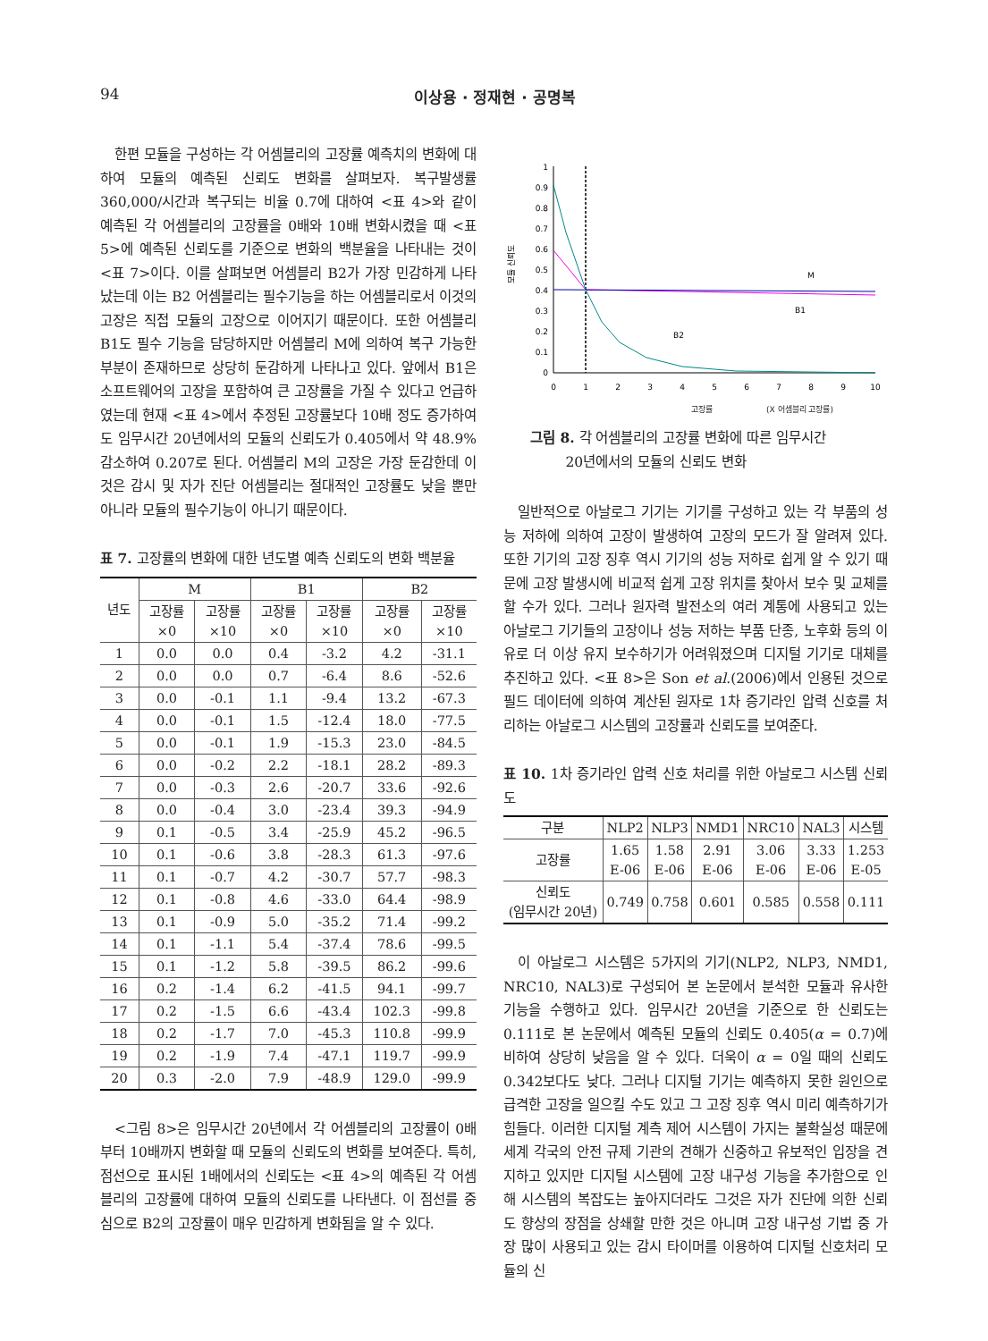94 이상용 · 정재현 · 공명복
한편 모듈을 구성하는 각 어셈블리의 고장률 예측치의 변화에 대하여 모듈의 예측된 신뢰도 변화를 살펴보자. 복구발생률 360,000/시간과 복구되는 비율 0.7에 대하여 <표 4>와 같이 예측된 각 어셈블리의 고장률을 0배와 10배 변화시켰을 때 <표 5>에 예측된 신뢰도를 기준으로 변화의 백분율을 나타내는 것이 <표 7>이다. 이를 살펴보면 어셈블리 B2가 가장 민감하게 나타났는데 이는 B2 어셈블리는 필수기능을 하는 어셈블리로서 이것의 고장은 직접 모듈의 고장으로 이어지기 때문이다. 또한 어셈블리 B1도 필수 기능을 담당하지만 어셈블리 M에 의하여 복구 가능한 부분이 존재하므로 상당히 둔감하게 나타나고 있다. 앞에서 B1은 소프트웨어의 고장을 포함하여 큰 고장률을 가질 수 있다고 언급하였는데 현재 <표 4>에서 추정된 고장률보다 10배 정도 증가하여도 임무시간 20년에서의 모듈의 신뢰도가 0.405에서 약 48.9% 감소하여 0.207로 된다. 어셈블리 M의 고장은 가장 둔감한데 이것은 감시 및 자가 진단 어셈블리는 절대적인 고장률도 낮을 뿐만 아니라 모듈의 필수기능이 아니기 때문이다.
표 7. 고장률의 변화에 대한 년도별 예측 신뢰도의 변화 백분율
| 년도 | M | | B1 | | B2 | |
| --- | --- | --- | --- | --- | --- | --- |
| | 고장률 ×0 | 고장률 ×10 | 고장률 ×0 | 고장률 ×10 | 고장률 ×0 | 고장률 ×10 |
| 1 | 0.0 | 0.0 | 0.4 | -3.2 | 4.2 | -31.1 |
| 2 | 0.0 | 0.0 | 0.7 | -6.4 | 8.6 | -52.6 |
| 3 | 0.0 | -0.1 | 1.1 | -9.4 | 13.2 | -67.3 |
| 4 | 0.0 | -0.1 | 1.5 | -12.4 | 18.0 | -77.5 |
| 5 | 0.0 | -0.1 | 1.9 | -15.3 | 23.0 | -84.5 |
| 6 | 0.0 | -0.2 | 2.2 | -18.1 | 28.2 | -89.3 |
| 7 | 0.0 | -0.3 | 2.6 | -20.7 | 33.6 | -92.6 |
| 8 | 0.0 | -0.4 | 3.0 | -23.4 | 39.3 | -94.9 |
| 9 | 0.1 | -0.5 | 3.4 | -25.9 | 45.2 | -96.5 |
| 10 | 0.1 | -0.6 | 3.8 | -28.3 | 61.3 | -97.6 |
| 11 | 0.1 | -0.7 | 4.2 | -30.7 | 57.7 | -98.3 |
| 12 | 0.1 | -0.8 | 4.6 | -33.0 | 64.4 | -98.9 |
| 13 | 0.1 | -0.9 | 5.0 | -35.2 | 71.4 | -99.2 |
| 14 | 0.1 | -1.1 | 5.4 | -37.4 | 78.6 | -99.5 |
| 15 | 0.1 | -1.2 | 5.8 | -39.5 | 86.2 | -99.6 |
| 16 | 0.2 | -1.4 | 6.2 | -41.5 | 94.1 | -99.7 |
| 17 | 0.2 | -1.5 | 6.6 | -43.4 | 102.3 | -99.8 |
| 18 | 0.2 | -1.7 | 7.0 | -45.3 | 110.8 | -99.9 |
| 19 | 0.2 | -1.9 | 7.4 | -47.1 | 119.7 | -99.9 |
| 20 | 0.3 | -2.0 | 7.9 | -48.9 | 129.0 | -99.9 |
<그림 8>은 임무시간 20년에서 각 어셈블리의 고장률이 0배부터 10배까지 변화할 때 모듈의 신뢰도의 변화를 보여준다. 특히, 점선으로 표시된 1배에서의 신뢰도는 <표 4>의 예측된 각 어셈블리의 고장률에 대하여 모듈의 신뢰도를 나타낸다. 이 점선를 중심으로 B2의 고장률이 매우 민감하게 변화됨을 알 수 있다.
모듈 신뢰도
1
0.9
0.8
0.7
0.6
0.5
0.4
0.3
0.2
0.1
0
M
B1
B2
0
1
2
3
4
5
6
7
8
9
10
고장률 (X 어셈블리 고장률)
그림 8. 각 어셈블리의 고장률 변화에 따른 임무시간
20년에서의 모듈의 신뢰도 변화
일반적으로 아날로그 기기는 기기를 구성하고 있는 각 부품의 성능 저하에 의하여 고장이 발생하여 고장의 모드가 잘 알려져 있다. 또한 기기의 고장 징후 역시 기기의 성능 저하로 쉽게 알 수 있기 때문에 고장 발생시에 비교적 쉽게 고장 위치를 찾아서 보수 및 교체를 할 수가 있다. 그러나 원자력 발전소의 여러 계통에 사용되고 있는 아날로그 기기들의 고장이나 성능 저하는 부품 단종, 노후화 등의 이유로 더 이상 유지 보수하기가 어려워졌으며 디지털 기기로 대체를 추진하고 있다. <표 8>은 Son et al.(2006)에서 인용된 것으로 필드 데이터에 의하여 계산된 원자로 1차 증기라인 압력 신호를 처리하는 아날로그 시스템의 고장률과 신뢰도를 보여준다.
표 10. 1차 증기라인 압력 신호 처리를 위한 아날로그 시스템 신뢰도
| 구분 | NLP2 | NLP3 | NMD1 | NRC10 | NAL3 | 시스템 |
| --- | --- | --- | --- | --- | --- | --- |
| 고장률 | 1.65 E-06 | 1.58 E-06 | 2.91 E-06 | 3.06 E-06 | 3.33 E-06 | 1.253 E-05 |
| 신뢰도 (임무시간 20년) | 0.749 | 0.758 | 0.601 | 0.585 | 0.558 | 0.111 |
이 아날로그 시스템은 5가지의 기기(NLP2, NLP3, NMD1, NRC10, NAL3)로 구성되어 본 논문에서 분석한 모듈과 유사한 기능을 수행하고 있다. 임무시간 20년을 기준으로 한 신뢰도는 0.111로 본 논문에서 예측된 모듈의 신뢰도 0.405(α = 0.7)에 비하여 상당히 낮음을 알 수 있다. 더욱이 α = 0일 때의 신뢰도 0.342보다도 낮다. 그러나 디지털 기기는 예측하지 못한 원인으로 급격한 고장을 일으킬 수도 있고 그 고장 징후 역시 미리 예측하기가 힘들다. 이러한 디지털 계측 제어 시스템이 가지는 불확실성 때문에 세계 각국의 안전 규제 기관의 견해가 신중하고 유보적인 입장을 견지하고 있지만 디지털 시스템에 고장 내구성 기능을 추가함으로 인해 시스템의 복잡도는 높아지더라도 그것은 자가 진단에 의한 신뢰도 향상의 장점을 상쇄할 만한 것은 아니며 고장 내구성 기법 중 가장 많이 사용되고 있는 감시 타이머를 이용하여 디지털 신호처리 모듈의 신